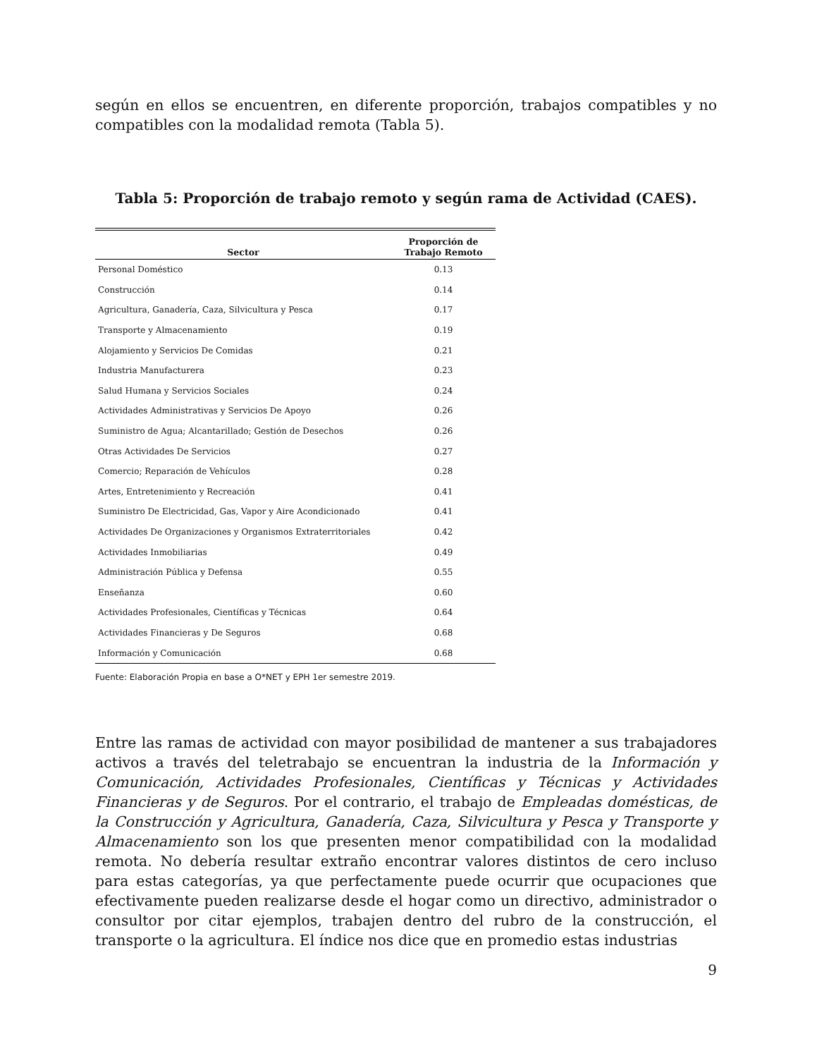según en ellos se encuentren, en diferente proporción, trabajos compatibles y no compatibles con la modalidad remota (Tabla 5).
Tabla 5: Proporción de trabajo remoto y según rama de Actividad (CAES).
| Sector | Proporción de Trabajo Remoto |
| --- | --- |
| Personal Doméstico | 0.13 |
| Construcción | 0.14 |
| Agricultura, Ganadería, Caza, Silvicultura y Pesca | 0.17 |
| Transporte y Almacenamiento | 0.19 |
| Alojamiento y Servicios De Comidas | 0.21 |
| Industria Manufacturera | 0.23 |
| Salud Humana y Servicios Sociales | 0.24 |
| Actividades Administrativas y Servicios De Apoyo | 0.26 |
| Suministro de Agua; Alcantarillado; Gestión de Desechos | 0.26 |
| Otras Actividades De Servicios | 0.27 |
| Comercio; Reparación de Vehículos | 0.28 |
| Artes, Entretenimiento y Recreación | 0.41 |
| Suministro De Electricidad, Gas, Vapor y Aire Acondicionado | 0.41 |
| Actividades De Organizaciones y Organismos Extraterritoriales | 0.42 |
| Actividades Inmobiliarias | 0.49 |
| Administración Pública y Defensa | 0.55 |
| Enseñanza | 0.60 |
| Actividades Profesionales, Científicas y Técnicas | 0.64 |
| Actividades Financieras y De Seguros | 0.68 |
| Información y Comunicación | 0.68 |
Fuente: Elaboración Propia en base a O*NET y EPH 1er semestre 2019.
Entre las ramas de actividad con mayor posibilidad de mantener a sus trabajadores activos a través del teletrabajo se encuentran la industria de la Información y Comunicación, Actividades Profesionales, Científicas y Técnicas y Actividades Financieras y de Seguros. Por el contrario, el trabajo de Empleadas domésticas, de la Construcción y Agricultura, Ganadería, Caza, Silvicultura y Pesca y Transporte y Almacenamiento son los que presenten menor compatibilidad con la modalidad remota. No debería resultar extraño encontrar valores distintos de cero incluso para estas categorías, ya que perfectamente puede ocurrir que ocupaciones que efectivamente pueden realizarse desde el hogar como un directivo, administrador o consultor por citar ejemplos, trabajen dentro del rubro de la construcción, el transporte o la agricultura. El índice nos dice que en promedio estas industrias
9